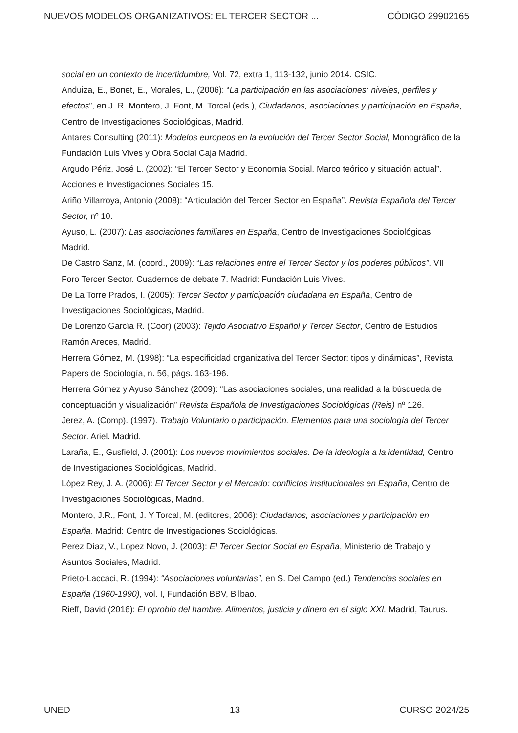NUEVOS MODELOS ORGANIZATIVOS: EL TERCER SECTOR ... CÓDIGO 29902165
social en un contexto de incertidumbre, Vol. 72, extra 1, 113-132, junio 2014. CSIC.
Anduiza, E., Bonet, E., Morales, L., (2006): “La participación en las asociaciones: niveles, perfiles y efectos”, en J. R. Montero, J. Font, M. Torcal (eds.), Ciudadanos, asociaciones y participación en España, Centro de Investigaciones Sociológicas, Madrid.
Antares Consulting (2011): Modelos europeos en la evolución del Tercer Sector Social, Monográfico de la Fundación Luis Vives y Obra Social Caja Madrid.
Argudo Périz, José L. (2002): “El Tercer Sector y Economía Social. Marco teórico y situación actual”. Acciones e Investigaciones Sociales 15.
Ariño Villarroya, Antonio (2008): “Articulación del Tercer Sector en España”. Revista Española del Tercer Sector, nº 10.
Ayuso, L. (2007): Las asociaciones familiares en España, Centro de Investigaciones Sociológicas, Madrid.
De Castro Sanz, M. (coord., 2009): “Las relaciones entre el Tercer Sector y los poderes públicos”. VII Foro Tercer Sector. Cuadernos de debate 7. Madrid: Fundación Luis Vives.
De La Torre Prados, I. (2005): Tercer Sector y participación ciudadana en España, Centro de Investigaciones Sociológicas, Madrid.
De Lorenzo García R. (Coor) (2003): Tejido Asociativo Español y Tercer Sector, Centro de Estudios Ramón Areces, Madrid.
Herrera Gómez, M. (1998): “La especificidad organizativa del Tercer Sector: tipos y dinámicas”, Revista Papers de Sociología, n. 56, págs. 163-196.
Herrera Gómez y Ayuso Sánchez (2009): “Las asociaciones sociales, una realidad a la búsqueda de conceptuación y visualización” Revista Española de Investigaciones Sociológicas (Reis) nº 126.
Jerez, A. (Comp). (1997). Trabajo Voluntario o participación. Elementos para una sociología del Tercer Sector. Ariel. Madrid.
Laraña, E., Gusfield, J. (2001): Los nuevos movimientos sociales. De la ideología a la identidad, Centro de Investigaciones Sociológicas, Madrid.
López Rey, J. A. (2006): El Tercer Sector y el Mercado: conflictos institucionales en España, Centro de Investigaciones Sociológicas, Madrid.
Montero, J.R., Font, J. Y Torcal, M. (editores, 2006): Ciudadanos, asociaciones y participación en España. Madrid: Centro de Investigaciones Sociológicas.
Perez Díaz, V., Lopez Novo, J. (2003): El Tercer Sector Social en España, Ministerio de Trabajo y Asuntos Sociales, Madrid.
Prieto-Laccaci, R. (1994): “Asociaciones voluntarias”, en S. Del Campo (ed.) Tendencias sociales en España (1960-1990), vol. I, Fundación BBV, Bilbao.
Rieff, David (2016): El oprobio del hambre. Alimentos, justicia y dinero en el siglo XXI. Madrid, Taurus.
UNED 13 CURSO 2024/25